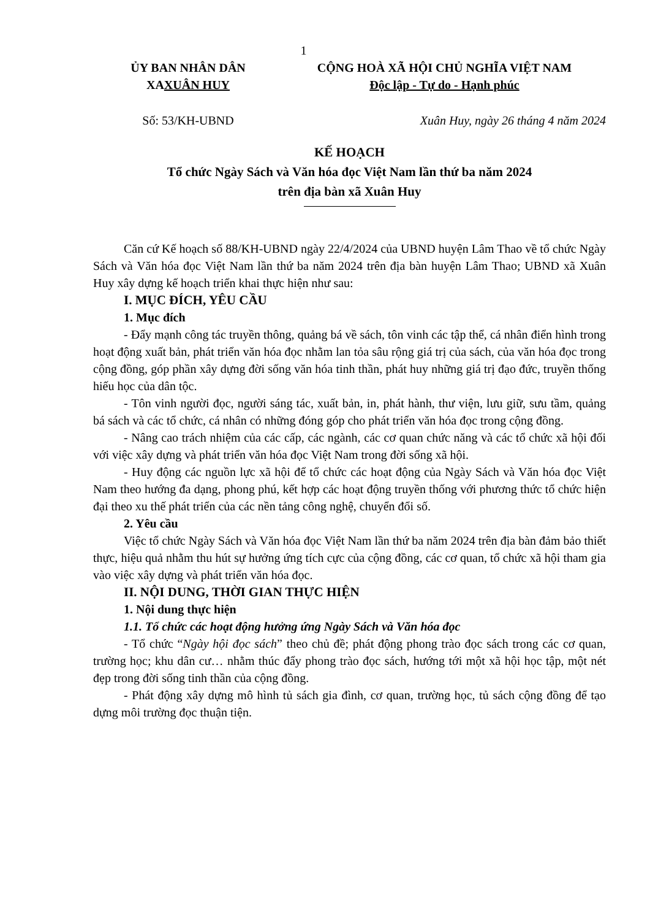1
ỦY BAN NHÂN DÂN
XAXUÂN HUY
CỘNG HOÀ XÃ HỘI CHỦ NGHĨA VIỆT NAM
Độc lập - Tự do - Hạnh phúc
Số: 53/KH-UBND Xuân Huy, ngày 26 tháng 4 năm 2024
KẾ HOẠCH
Tổ chức Ngày Sách và Văn hóa đọc Việt Nam lần thứ ba năm 2024
trên địa bàn xã Xuân Huy
Căn cứ Kế hoạch số 88/KH-UBND ngày 22/4/2024 của UBND huyện Lâm Thao về tổ chức Ngày Sách và Văn hóa đọc Việt Nam lần thứ ba năm 2024 trên địa bàn huyện Lâm Thao; UBND xã Xuân Huy xây dựng kế hoạch triển khai thực hiện như sau:
I. MỤC ĐÍCH, YÊU CẦU
1. Mục đích
- Đẩy mạnh công tác truyền thông, quảng bá về sách, tôn vinh các tập thể, cá nhân điển hình trong hoạt động xuất bản, phát triển văn hóa đọc nhằm lan tỏa sâu rộng giá trị của sách, của văn hóa đọc trong cộng đồng, góp phần xây dựng đời sống văn hóa tinh thần, phát huy những giá trị đạo đức, truyền thống hiếu học của dân tộc.
- Tôn vinh người đọc, người sáng tác, xuất bản, in, phát hành, thư viện, lưu giữ, sưu tầm, quảng bá sách và các tổ chức, cá nhân có những đóng góp cho phát triển văn hóa đọc trong cộng đồng.
- Nâng cao trách nhiệm của các cấp, các ngành, các cơ quan chức năng và các tổ chức xã hội đối với việc xây dựng và phát triển văn hóa đọc Việt Nam trong đời sống xã hội.
- Huy động các nguồn lực xã hội để tổ chức các hoạt động của Ngày Sách và Văn hóa đọc Việt Nam theo hướng đa dạng, phong phú, kết hợp các hoạt động truyền thống với phương thức tổ chức hiện đại theo xu thế phát triển của các nền tảng công nghệ, chuyển đổi số.
2. Yêu cầu
Việc tổ chức Ngày Sách và Văn hóa đọc Việt Nam lần thứ ba năm 2024 trên địa bàn đảm bảo thiết thực, hiệu quả nhằm thu hút sự hưởng ứng tích cực của cộng đồng, các cơ quan, tổ chức xã hội tham gia vào việc xây dựng và phát triển văn hóa đọc.
II. NỘI DUNG, THỜI GIAN THỰC HIỆN
1. Nội dung thực hiện
1.1. Tổ chức các hoạt động hưởng ứng Ngày Sách và Văn hóa đọc
- Tổ chức “Ngày hội đọc sách” theo chủ đề; phát động phong trào đọc sách trong các cơ quan, trường học; khu dân cư… nhằm thúc đẩy phong trào đọc sách, hướng tới một xã hội học tập, một nét đẹp trong đời sống tinh thần của cộng đồng.
- Phát động xây dựng mô hình tủ sách gia đình, cơ quan, trường học, tủ sách cộng đồng để tạo dựng môi trường đọc thuận tiện.